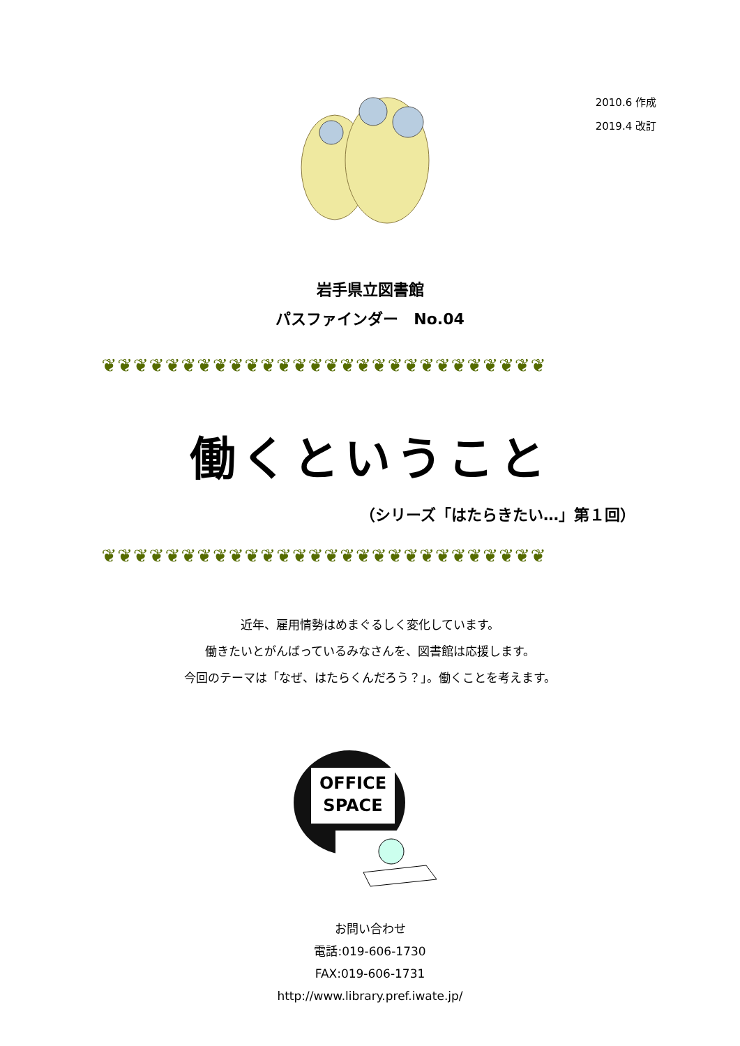2010.6 作成
2019.4 改訂
岩手県立図書館
パスファインダー　No.04
❦❦❦❦❦❦❦❦❦❦❦❦❦❦❦❦❦❦❦❦❦❦❦❦❦❦❦❦
働くということ
（シリーズ「はたらきたい…」第１回）
❦❦❦❦❦❦❦❦❦❦❦❦❦❦❦❦❦❦❦❦❦❦❦❦❦❦❦❦
近年、雇用情勢はめまぐるしく変化しています。
働きたいとがんばっているみなさんを、図書館は応援します。
今回のテーマは「なぜ、はたらくんだろう？」。働くことを考えます。
OFFICE
SPACE
お問い合わせ
電話:019-606-1730
FAX:019-606-1731
http://www.library.pref.iwate.jp/